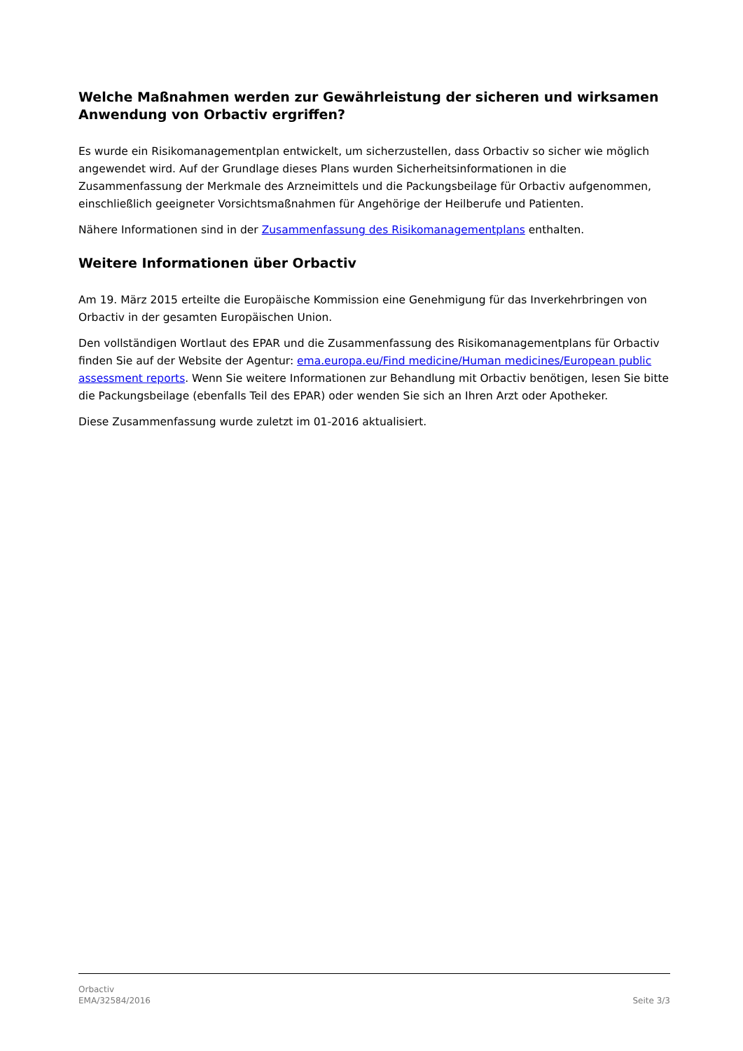Welche Maßnahmen werden zur Gewährleistung der sicheren und wirksamen Anwendung von Orbactiv ergriffen?
Es wurde ein Risikomanagementplan entwickelt, um sicherzustellen, dass Orbactiv so sicher wie möglich angewendet wird. Auf der Grundlage dieses Plans wurden Sicherheitsinformationen in die Zusammenfassung der Merkmale des Arzneimittels und die Packungsbeilage für Orbactiv aufgenommen, einschließlich geeigneter Vorsichtsmaßnahmen für Angehörige der Heilberufe und Patienten.
Nähere Informationen sind in der Zusammenfassung des Risikomanagementplans enthalten.
Weitere Informationen über Orbactiv
Am 19. März 2015 erteilte die Europäische Kommission eine Genehmigung für das Inverkehrbringen von Orbactiv in der gesamten Europäischen Union.
Den vollständigen Wortlaut des EPAR und die Zusammenfassung des Risikomanagementplans für Orbactiv finden Sie auf der Website der Agentur: ema.europa.eu/Find medicine/Human medicines/European public assessment reports. Wenn Sie weitere Informationen zur Behandlung mit Orbactiv benötigen, lesen Sie bitte die Packungsbeilage (ebenfalls Teil des EPAR) oder wenden Sie sich an Ihren Arzt oder Apotheker.
Diese Zusammenfassung wurde zuletzt im 01-2016 aktualisiert.
Orbactiv
EMA/32584/2016 Seite 3/3